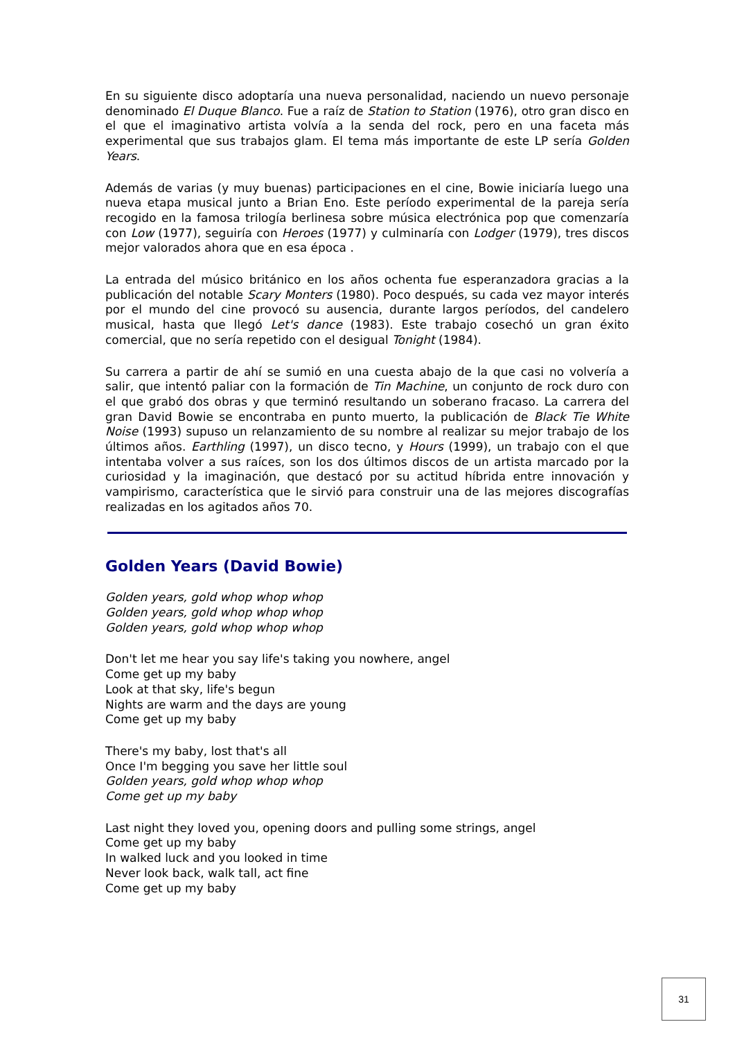En su siguiente disco adoptaría una nueva personalidad, naciendo un nuevo personaje denominado El Duque Blanco. Fue a raíz de Station to Station (1976), otro gran disco en el que el imaginativo artista volvía a la senda del rock, pero en una faceta más experimental que sus trabajos glam. El tema más importante de este LP sería Golden Years.
Además de varias (y muy buenas) participaciones en el cine, Bowie iniciaría luego una nueva etapa musical junto a Brian Eno. Este período experimental de la pareja sería recogido en la famosa trilogía berlinesa sobre música electrónica pop que comenzaría con Low (1977), seguiría con Heroes (1977) y culminaría con Lodger (1979), tres discos mejor valorados ahora que en esa época .
La entrada del músico británico en los años ochenta fue esperanzadora gracias a la publicación del notable Scary Monters (1980). Poco después, su cada vez mayor interés por el mundo del cine provocó su ausencia, durante largos períodos, del candelero musical, hasta que llegó Let's dance (1983). Este trabajo cosechó un gran éxito comercial, que no sería repetido con el desigual Tonight (1984).
Su carrera a partir de ahí se sumió en una cuesta abajo de la que casi no volvería a salir, que intentó paliar con la formación de Tin Machine, un conjunto de rock duro con el que grabó dos obras y que terminó resultando un soberano fracaso. La carrera del gran David Bowie se encontraba en punto muerto, la publicación de Black Tie White Noise (1993) supuso un relanzamiento de su nombre al realizar su mejor trabajo de los últimos años. Earthling (1997), un disco tecno, y Hours (1999), un trabajo con el que intentaba volver a sus raíces, son los dos últimos discos de un artista marcado por la curiosidad y la imaginación, que destacó por su actitud híbrida entre innovación y vampirismo, característica que le sirvió para construir una de las mejores discografías realizadas en los agitados años 70.
Golden Years (David Bowie)
Golden years, gold whop whop whop
Golden years, gold whop whop whop
Golden years, gold whop whop whop
Don't let me hear you say life's taking you nowhere, angel
Come get up my baby
Look at that sky, life's begun
Nights are warm and the days are young
Come get up my baby
There's my baby, lost that's all
Once I'm begging you save her little soul
Golden years, gold whop whop whop
Come get up my baby
Last night they loved you, opening doors and pulling some strings, angel
Come get up my baby
In walked luck and you looked in time
Never look back, walk tall, act fine
Come get up my baby
31